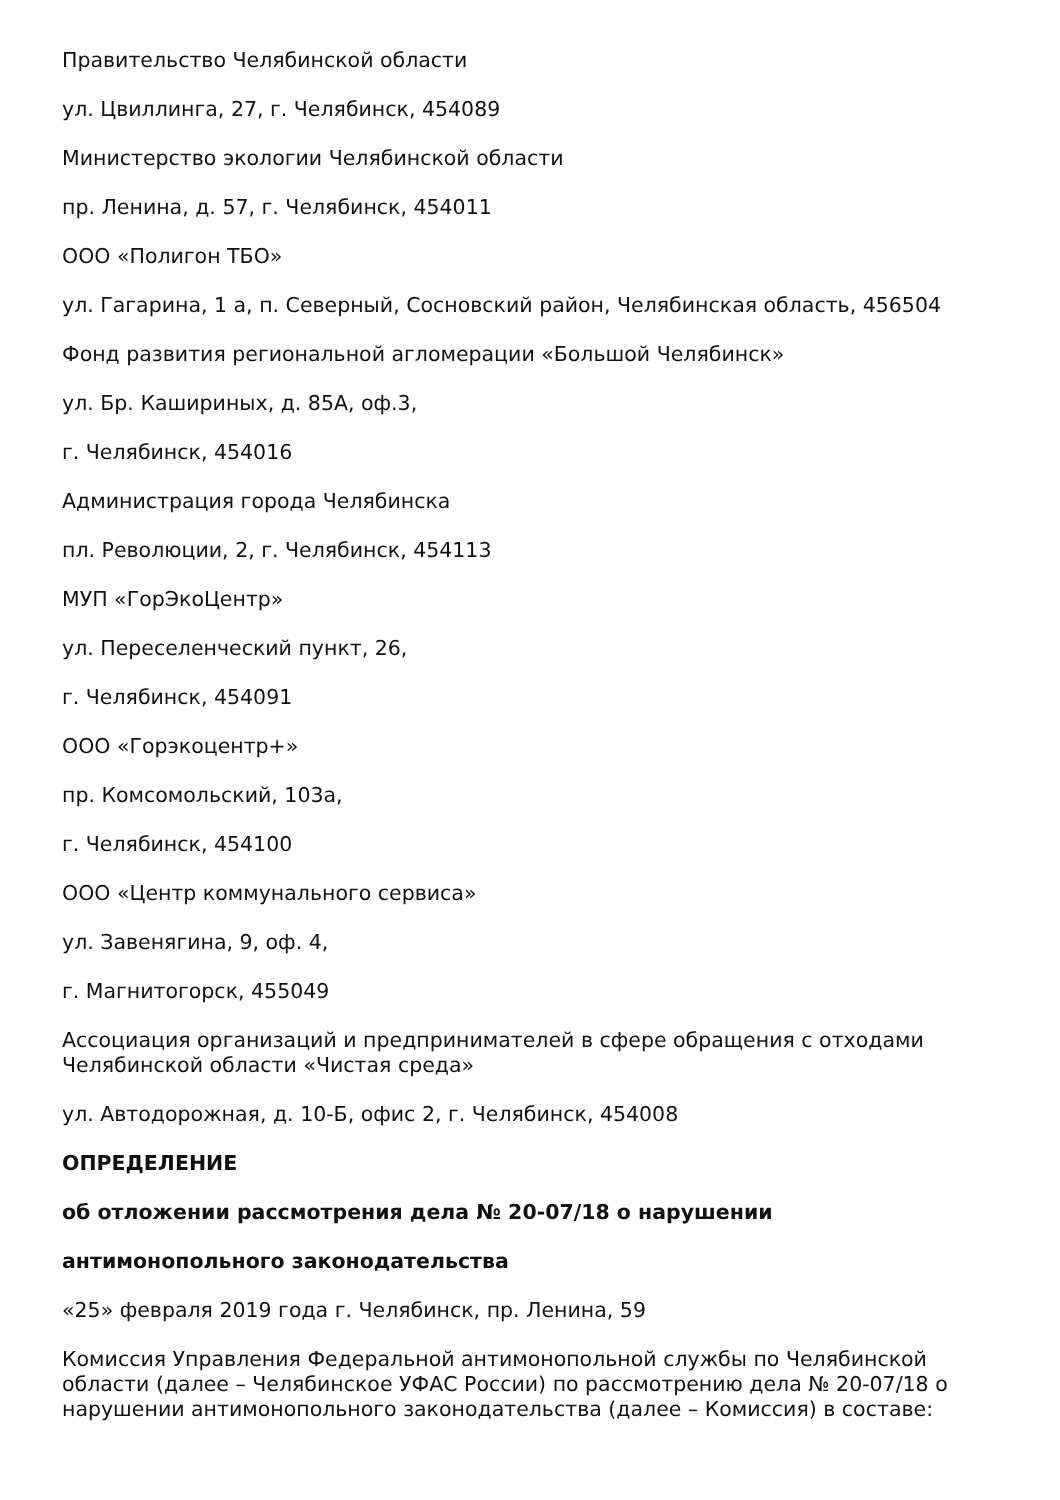Правительство Челябинской области
ул. Цвиллинга, 27, г. Челябинск, 454089
Министерство экологии Челябинской области
пр. Ленина, д. 57, г. Челябинск, 454011
ООО «Полигон ТБО»
ул. Гагарина, 1 а, п. Северный, Сосновский район, Челябинская область, 456504
Фонд развития региональной агломерации «Большой Челябинск»
ул. Бр. Кашириных, д. 85А, оф.3,
г. Челябинск, 454016
Администрация города Челябинска
пл. Революции, 2, г. Челябинск, 454113
МУП «ГорЭкоЦентр»
ул. Переселенческий пункт, 26,
г. Челябинск, 454091
ООО «Горэкоцентр+»
пр. Комсомольский, 103а,
г. Челябинск, 454100
ООО «Центр коммунального сервиса»
ул. Завенягина, 9, оф. 4,
г. Магнитогорск, 455049
Ассоциация организаций и предпринимателей в сфере обращения с отходами Челябинской области «Чистая среда»
ул. Автодорожная, д. 10-Б, офис 2, г. Челябинск, 454008
ОПРЕДЕЛЕНИЕ
об отложении рассмотрения дела № 20-07/18 о нарушении
антимонопольного законодательства
«25» февраля 2019 года г. Челябинск, пр. Ленина, 59
Комиссия Управления Федеральной антимонопольной службы по Челябинской области (далее – Челябинское УФАС России) по рассмотрению дела № 20-07/18 о нарушении антимонопольного законодательства (далее – Комиссия) в составе: